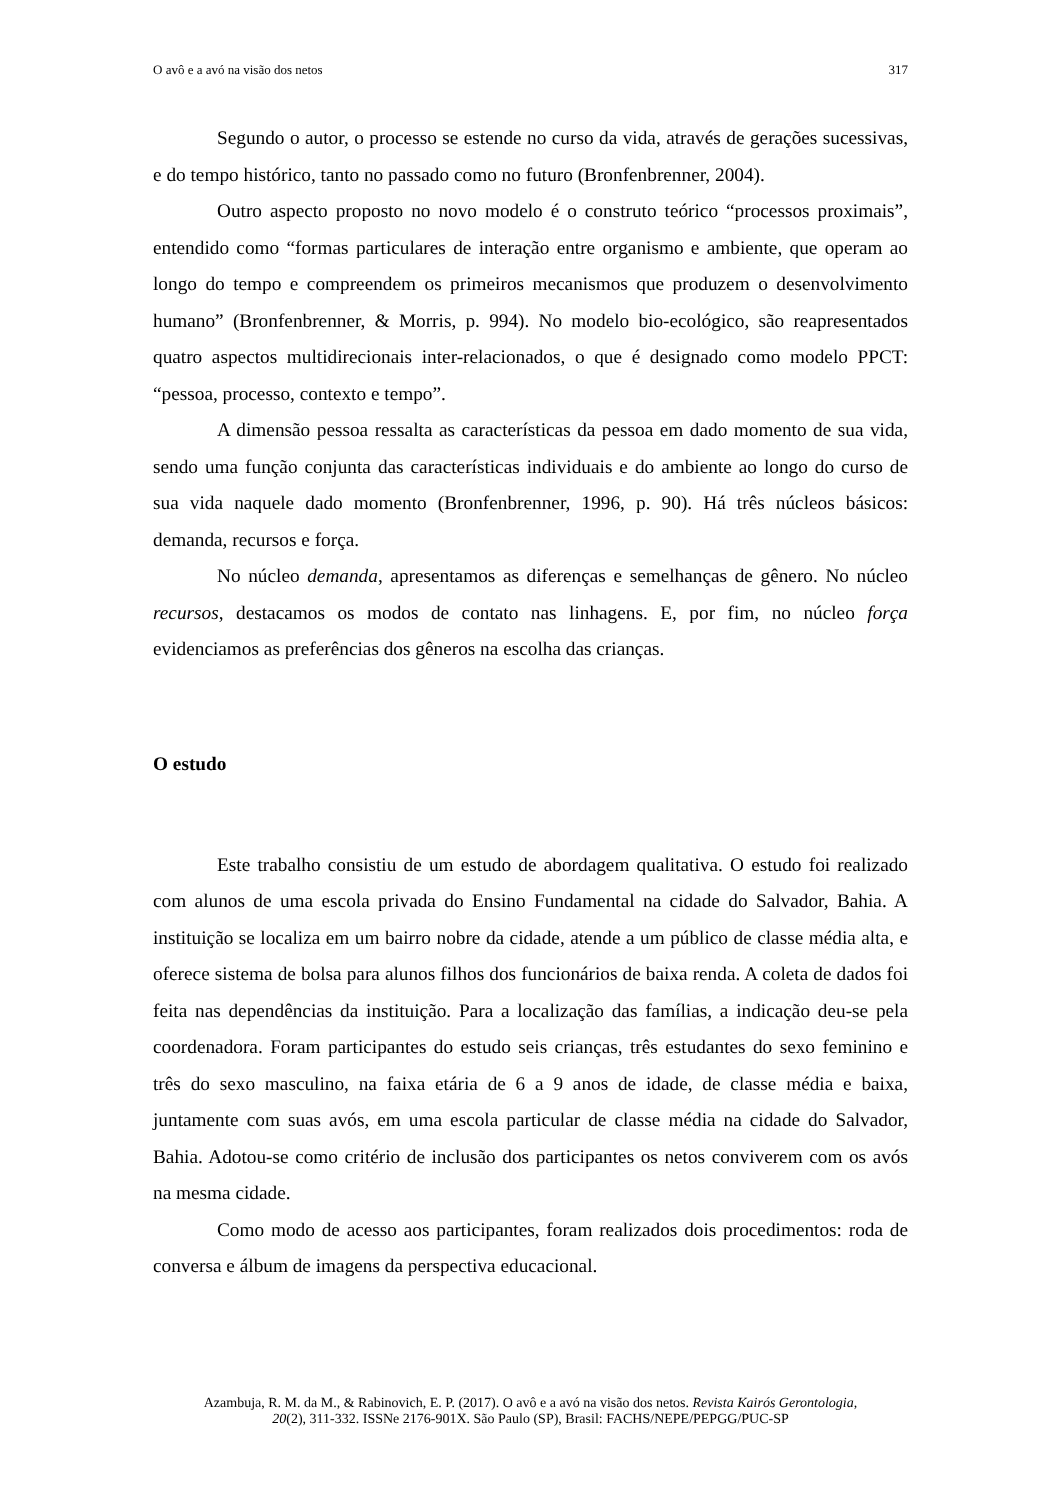O avô e a avó na visão dos netos 317
Segundo o autor, o processo se estende no curso da vida, através de gerações sucessivas, e do tempo histórico, tanto no passado como no futuro (Bronfenbrenner, 2004).
Outro aspecto proposto no novo modelo é o construto teórico “processos proximais”, entendido como “formas particulares de interação entre organismo e ambiente, que operam ao longo do tempo e compreendem os primeiros mecanismos que produzem o desenvolvimento humano” (Bronfenbrenner, & Morris, p. 994). No modelo bio-ecológico, são reapresentados quatro aspectos multidirecionais inter-relacionados, o que é designado como modelo PPCT: “pessoa, processo, contexto e tempo”.
A dimensão pessoa ressalta as características da pessoa em dado momento de sua vida, sendo uma função conjunta das características individuais e do ambiente ao longo do curso de sua vida naquele dado momento (Bronfenbrenner, 1996, p. 90). Há três núcleos básicos: demanda, recursos e força.
No núcleo demanda, apresentamos as diferenças e semelhanças de gênero. No núcleo recursos, destacamos os modos de contato nas linhagens. E, por fim, no núcleo força evidenciamos as preferências dos gêneros na escolha das crianças.
O estudo
Este trabalho consistiu de um estudo de abordagem qualitativa. O estudo foi realizado com alunos de uma escola privada do Ensino Fundamental na cidade do Salvador, Bahia. A instituição se localiza em um bairro nobre da cidade, atende a um público de classe média alta, e oferece sistema de bolsa para alunos filhos dos funcionários de baixa renda. A coleta de dados foi feita nas dependências da instituição. Para a localização das famílias, a indicação deu-se pela coordenadora. Foram participantes do estudo seis crianças, três estudantes do sexo feminino e três do sexo masculino, na faixa etária de 6 a 9 anos de idade, de classe média e baixa, juntamente com suas avós, em uma escola particular de classe média na cidade do Salvador, Bahia. Adotou-se como critério de inclusão dos participantes os netos conviverem com os avós na mesma cidade.
Como modo de acesso aos participantes, foram realizados dois procedimentos: roda de conversa e álbum de imagens da perspectiva educacional.
Azambuja, R. M. da M., & Rabinovich, E. P. (2017). O avô e a avó na visão dos netos. Revista Kairós Gerontologia,
20(2), 311-332. ISSNe 2176-901X. São Paulo (SP), Brasil: FACHS/NEPE/PEPGG/PUC-SP